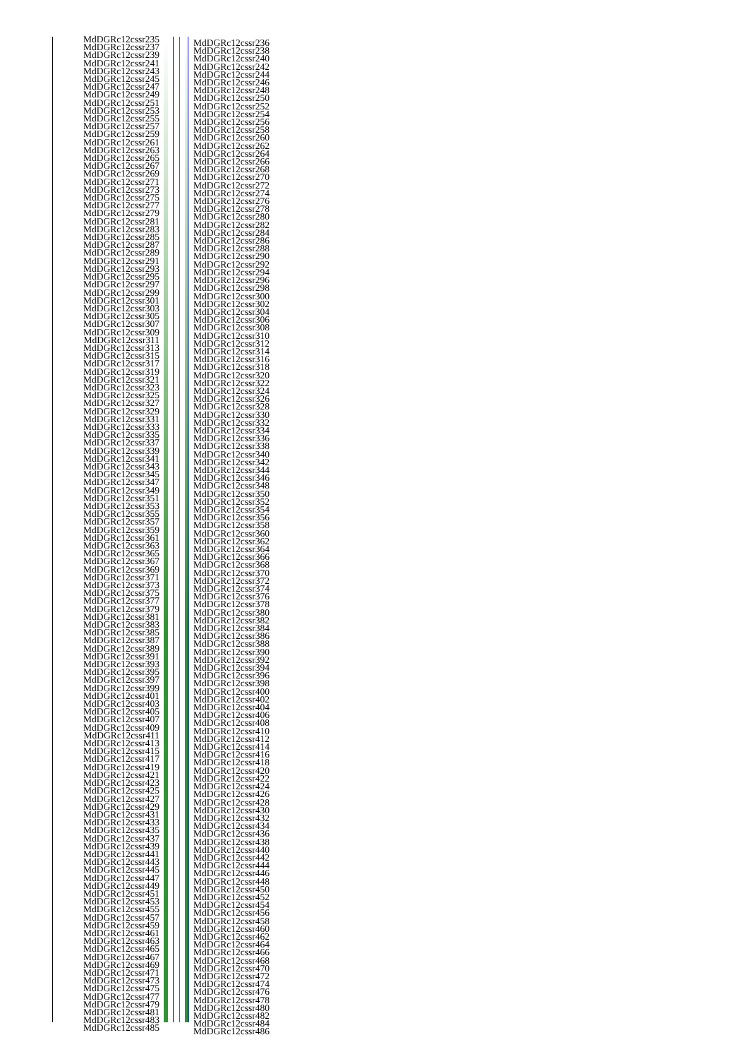MdDGRc12cssr235
MdDGRc12cssr237
MdDGRc12cssr239
MdDGRc12cssr241
MdDGRc12cssr243
MdDGRc12cssr245
MdDGRc12cssr247
MdDGRc12cssr249
MdDGRc12cssr251
MdDGRc12cssr253
MdDGRc12cssr255
MdDGRc12cssr257
MdDGRc12cssr259
MdDGRc12cssr261
MdDGRc12cssr263
MdDGRc12cssr265
MdDGRc12cssr267
MdDGRc12cssr269
MdDGRc12cssr271
MdDGRc12cssr273
MdDGRc12cssr275
MdDGRc12cssr277
MdDGRc12cssr279
MdDGRc12cssr281
MdDGRc12cssr283
MdDGRc12cssr285
MdDGRc12cssr287
MdDGRc12cssr289
MdDGRc12cssr291
MdDGRc12cssr293
MdDGRc12cssr295
MdDGRc12cssr297
MdDGRc12cssr299
MdDGRc12cssr301
MdDGRc12cssr303
MdDGRc12cssr305
MdDGRc12cssr307
MdDGRc12cssr309
MdDGRc12cssr311
MdDGRc12cssr313
MdDGRc12cssr315
MdDGRc12cssr317
MdDGRc12cssr319
MdDGRc12cssr321
MdDGRc12cssr323
MdDGRc12cssr325
MdDGRc12cssr327
MdDGRc12cssr329
MdDGRc12cssr331
MdDGRc12cssr333
MdDGRc12cssr335
MdDGRc12cssr337
MdDGRc12cssr339
MdDGRc12cssr341
MdDGRc12cssr343
MdDGRc12cssr345
MdDGRc12cssr347
MdDGRc12cssr349
MdDGRc12cssr351
MdDGRc12cssr353
MdDGRc12cssr355
MdDGRc12cssr357
MdDGRc12cssr359
MdDGRc12cssr361
MdDGRc12cssr363
MdDGRc12cssr365
MdDGRc12cssr367
MdDGRc12cssr369
MdDGRc12cssr371
MdDGRc12cssr373
MdDGRc12cssr375
MdDGRc12cssr377
MdDGRc12cssr379
MdDGRc12cssr381
MdDGRc12cssr383
MdDGRc12cssr385
MdDGRc12cssr387
MdDGRc12cssr389
MdDGRc12cssr391
MdDGRc12cssr393
MdDGRc12cssr395
MdDGRc12cssr397
MdDGRc12cssr399
MdDGRc12cssr401
MdDGRc12cssr403
MdDGRc12cssr405
MdDGRc12cssr407
MdDGRc12cssr409
MdDGRc12cssr411
MdDGRc12cssr413
MdDGRc12cssr415
MdDGRc12cssr417
MdDGRc12cssr419
MdDGRc12cssr421
MdDGRc12cssr423
MdDGRc12cssr425
MdDGRc12cssr427
MdDGRc12cssr429
MdDGRc12cssr431
MdDGRc12cssr433
MdDGRc12cssr435
MdDGRc12cssr437
MdDGRc12cssr439
MdDGRc12cssr441
MdDGRc12cssr443
MdDGRc12cssr445
MdDGRc12cssr447
MdDGRc12cssr449
MdDGRc12cssr451
MdDGRc12cssr453
MdDGRc12cssr455
MdDGRc12cssr457
MdDGRc12cssr459
MdDGRc12cssr461
MdDGRc12cssr463
MdDGRc12cssr465
MdDGRc12cssr467
MdDGRc12cssr469
MdDGRc12cssr471
MdDGRc12cssr473
MdDGRc12cssr475
MdDGRc12cssr477
MdDGRc12cssr479
MdDGRc12cssr481
MdDGRc12cssr483
MdDGRc12cssr485
MdDGRc12cssr236
MdDGRc12cssr238
MdDGRc12cssr240
MdDGRc12cssr242
MdDGRc12cssr244
MdDGRc12cssr246
MdDGRc12cssr248
MdDGRc12cssr250
MdDGRc12cssr252
MdDGRc12cssr254
MdDGRc12cssr256
MdDGRc12cssr258
MdDGRc12cssr260
MdDGRc12cssr262
MdDGRc12cssr264
MdDGRc12cssr266
MdDGRc12cssr268
MdDGRc12cssr270
MdDGRc12cssr272
MdDGRc12cssr274
MdDGRc12cssr276
MdDGRc12cssr278
MdDGRc12cssr280
MdDGRc12cssr282
MdDGRc12cssr284
MdDGRc12cssr286
MdDGRc12cssr288
MdDGRc12cssr290
MdDGRc12cssr292
MdDGRc12cssr294
MdDGRc12cssr296
MdDGRc12cssr298
MdDGRc12cssr300
MdDGRc12cssr302
MdDGRc12cssr304
MdDGRc12cssr306
MdDGRc12cssr308
MdDGRc12cssr310
MdDGRc12cssr312
MdDGRc12cssr314
MdDGRc12cssr316
MdDGRc12cssr318
MdDGRc12cssr320
MdDGRc12cssr322
MdDGRc12cssr324
MdDGRc12cssr326
MdDGRc12cssr328
MdDGRc12cssr330
MdDGRc12cssr332
MdDGRc12cssr334
MdDGRc12cssr336
MdDGRc12cssr338
MdDGRc12cssr340
MdDGRc12cssr342
MdDGRc12cssr344
MdDGRc12cssr346
MdDGRc12cssr348
MdDGRc12cssr350
MdDGRc12cssr352
MdDGRc12cssr354
MdDGRc12cssr356
MdDGRc12cssr358
MdDGRc12cssr360
MdDGRc12cssr362
MdDGRc12cssr364
MdDGRc12cssr366
MdDGRc12cssr368
MdDGRc12cssr370
MdDGRc12cssr372
MdDGRc12cssr374
MdDGRc12cssr376
MdDGRc12cssr378
MdDGRc12cssr380
MdDGRc12cssr382
MdDGRc12cssr384
MdDGRc12cssr386
MdDGRc12cssr388
MdDGRc12cssr390
MdDGRc12cssr392
MdDGRc12cssr394
MdDGRc12cssr396
MdDGRc12cssr398
MdDGRc12cssr400
MdDGRc12cssr402
MdDGRc12cssr404
MdDGRc12cssr406
MdDGRc12cssr408
MdDGRc12cssr410
MdDGRc12cssr412
MdDGRc12cssr414
MdDGRc12cssr416
MdDGRc12cssr418
MdDGRc12cssr420
MdDGRc12cssr422
MdDGRc12cssr424
MdDGRc12cssr426
MdDGRc12cssr428
MdDGRc12cssr430
MdDGRc12cssr432
MdDGRc12cssr434
MdDGRc12cssr436
MdDGRc12cssr438
MdDGRc12cssr440
MdDGRc12cssr442
MdDGRc12cssr444
MdDGRc12cssr446
MdDGRc12cssr448
MdDGRc12cssr450
MdDGRc12cssr452
MdDGRc12cssr454
MdDGRc12cssr456
MdDGRc12cssr458
MdDGRc12cssr460
MdDGRc12cssr462
MdDGRc12cssr464
MdDGRc12cssr466
MdDGRc12cssr468
MdDGRc12cssr470
MdDGRc12cssr472
MdDGRc12cssr474
MdDGRc12cssr476
MdDGRc12cssr478
MdDGRc12cssr480
MdDGRc12cssr482
MdDGRc12cssr484
MdDGRc12cssr486